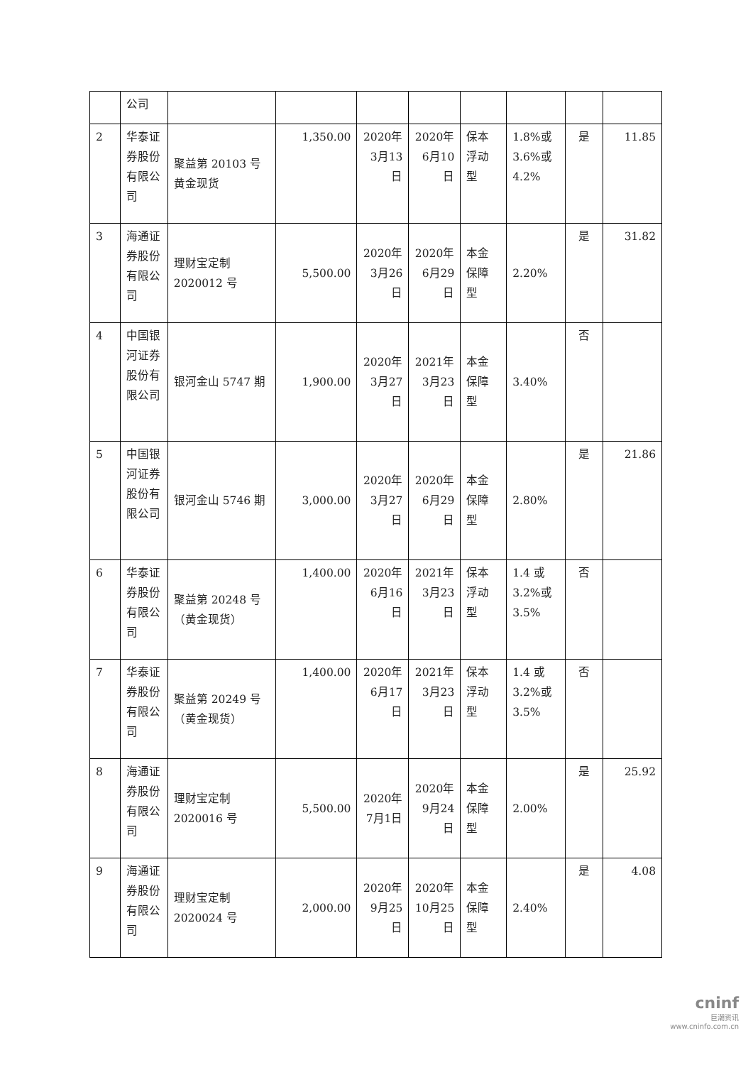| | 公司 | | | | | | | | |
| 2 | 华泰证券股份有限公司 | 聚益第 20103 号黄金现货 | 1,350.00 | 2020年3月13日 | 2020年6月10日 | 保本浮动型 | 1.8%或3.6%或4.2% | 是 | 11.85 |
| 3 | 海通证券股份有限公司 | 理财宝定制 2020012 号 | 5,500.00 | 2020年3月26日 | 2020年6月29日 | 本金保障型 | 2.20% | 是 | 31.82 |
| 4 | 中国银河证券股份有限公司 | 银河金山 5747 期 | 1,900.00 | 2020年3月27日 | 2021年3月23日 | 本金保障型 | 3.40% | 否 | |
| 5 | 中国银河证券股份有限公司 | 银河金山 5746 期 | 3,000.00 | 2020年3月27日 | 2020年6月29日 | 本金保障型 | 2.80% | 是 | 21.86 |
| 6 | 华泰证券股份有限公司 | 聚益第 20248 号（黄金现货） | 1,400.00 | 2020年6月16日 | 2021年3月23日 | 保本浮动型 | 1.4 或 3.2%或3.5% | 否 | |
| 7 | 华泰证券股份有限公司 | 聚益第 20249 号（黄金现货） | 1,400.00 | 2020年6月17日 | 2021年3月23日 | 保本浮动型 | 1.4 或 3.2%或3.5% | 否 | |
| 8 | 海通证券股份有限公司 | 理财宝定制 2020016 号 | 5,500.00 | 2020年7月1日 | 2020年9月24日 | 本金保障型 | 2.00% | 是 | 25.92 |
| 9 | 海通证券股份有限公司 | 理财宝定制 2020024 号 | 2,000.00 | 2020年9月25日 | 2020年10月25日 | 本金保障型 | 2.40% | 是 | 4.08 |
cninf
巨潮资讯
www.cninfo.com.cn